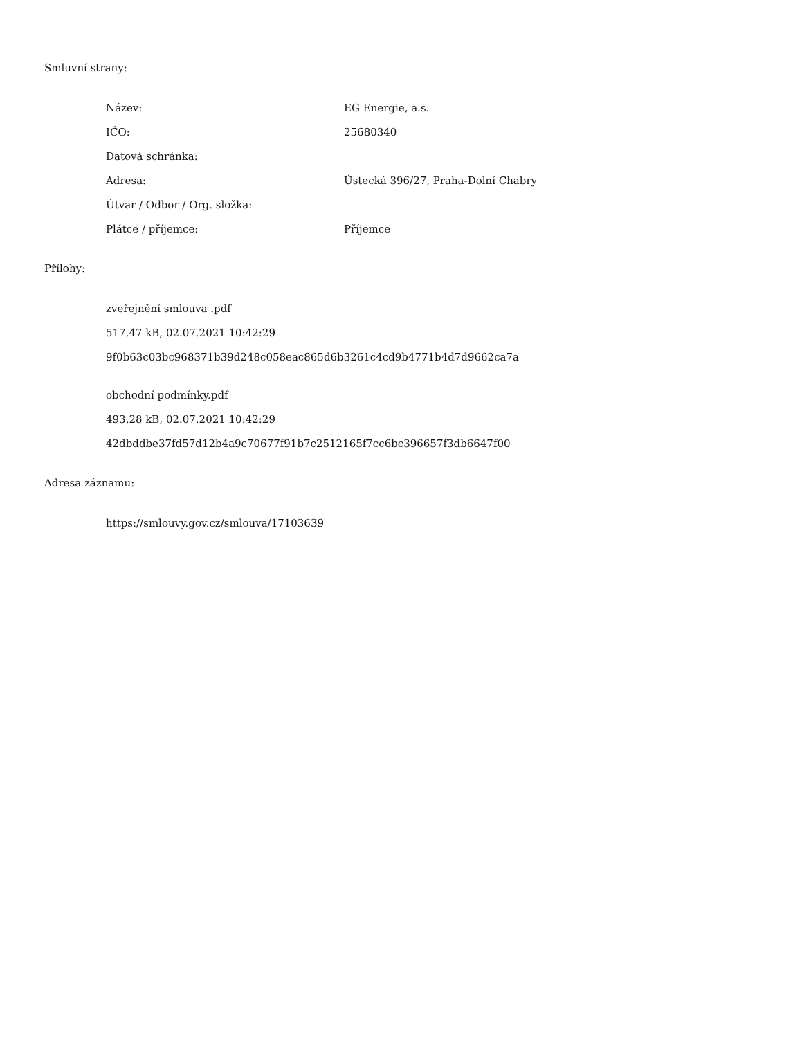Smluvní strany:
| Název: | EG Energie, a.s. |
| IČO: | 25680340 |
| Datová schránka: | |
| Adresa: | Ústecká 396/27, Praha-Dolní Chabry |
| Útvar / Odbor / Org. složka: | |
| Plátce / příjemce: | Příjemce |
Přílohy:
zveřejnění smlouva .pdf
517.47 kB, 02.07.2021 10:42:29
9f0b63c03bc968371b39d248c058eac865d6b3261c4cd9b4771b4d7d9662ca7a
obchodní podmínky.pdf
493.28 kB, 02.07.2021 10:42:29
42dbddbe37fd57d12b4a9c70677f91b7c2512165f7cc6bc396657f3db6647f00
Adresa záznamu:
https://smlouvy.gov.cz/smlouva/17103639